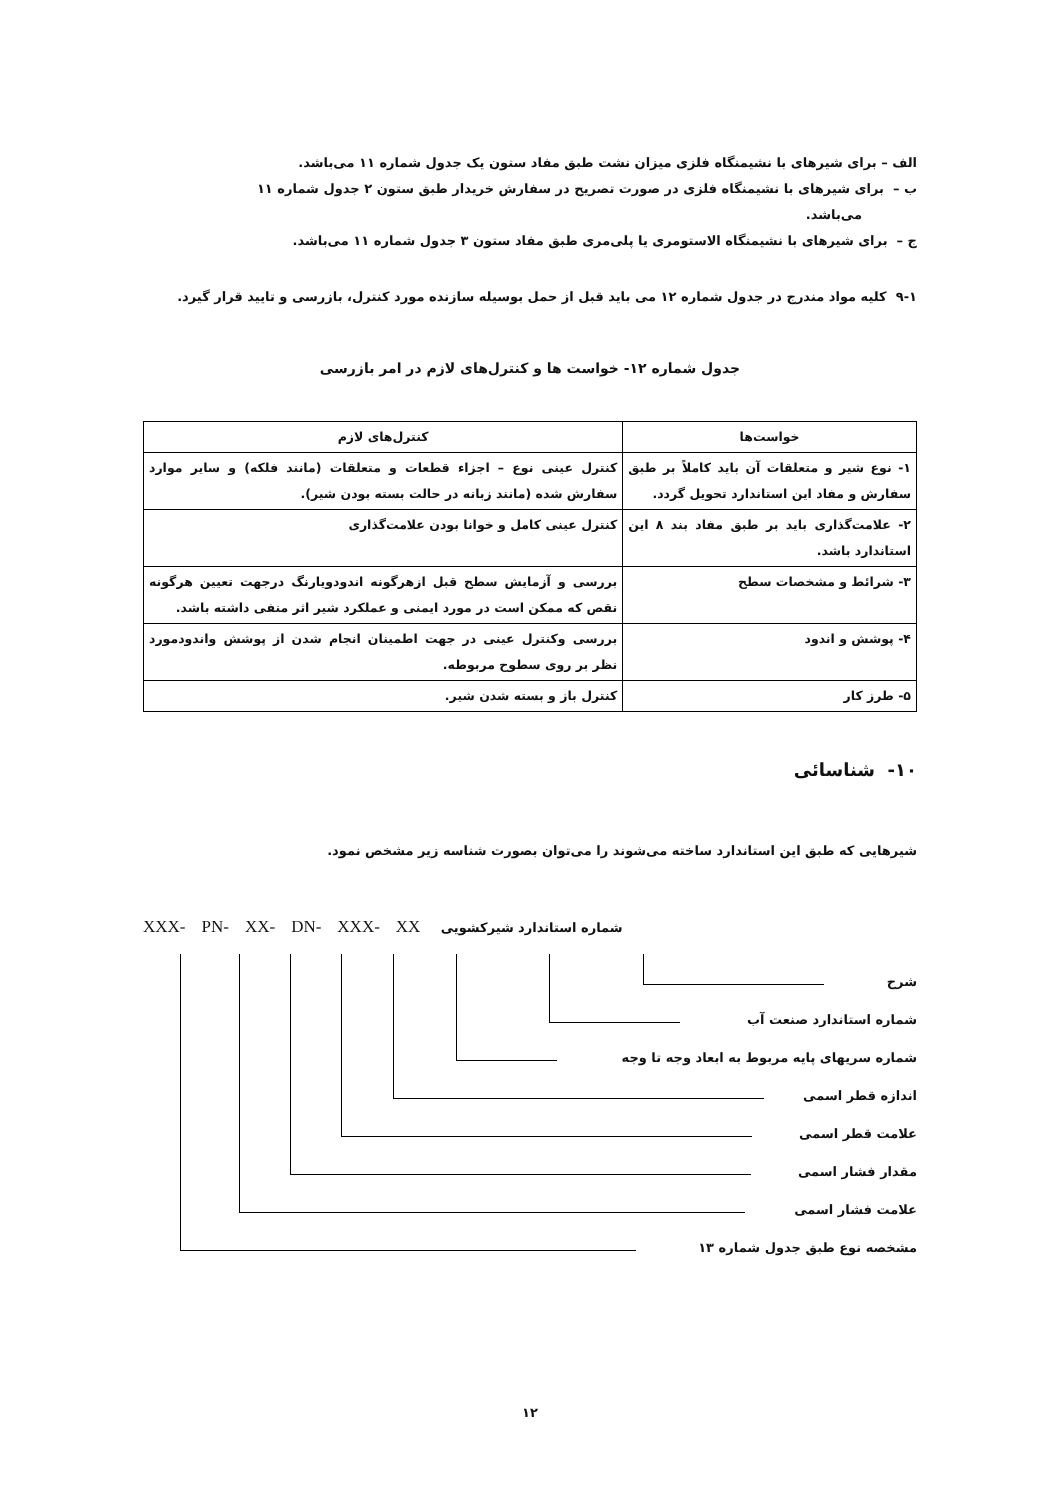الف – برای شیرهای با نشیمنگاه فلزی میزان نشت طبق مفاد ستون یک جدول شماره ۱۱ می‌باشد.
ب – برای شیرهای با نشیمنگاه فلزی در صورت تصریح در سفارش خریدار طبق ستون ۲ جدول شماره ۱۱ می‌باشد.
ج – برای شیرهای با نشیمنگاه الاستومری یا پلی‌مری طبق مفاد ستون ۳ جدول شماره ۱۱ می‌باشد.
۹-۱ کلیه مواد مندرج در جدول شماره ۱۲ می باید قبل از حمل بوسیله سازنده مورد کنترل، بازرسی و تایید قرار گیرد.
جدول شماره ۱۲- خواست ها و کنترل‌های لازم در امر بازرسی
| خواست‌ها | کنترل‌های لازم |
| --- | --- |
| ۱- نوع شیر و متعلقات آن باید کاملاً بر طبق سفارش و مفاد این استاندارد تحویل گردد. | کنترل عینی نوع – اجزاء قطعات و متعلقات (مانند فلکه) و سایر موارد سفارش شده (مانند زبانه در حالت بسته بودن شیر). |
| ۲- علامت‌گذاری باید بر طبق مفاد بند ۸ این استاندارد باشد. | کنترل عینی کامل و خوانا بودن علامت‌گذاری |
| ۳- شرائط و مشخصات سطح | بررسی و آزمایش سطح قبل ازهرگونه اندودویارنگ درجهت تعیین هرگونه نقص که ممکن است در مورد ایمنی و عملکرد شیر اثر منفی داشته باشد. |
| ۴- پوشش و اندود | بررسی وکنترل عینی در جهت اطمینان انجام شدن از پوشش واندودمورد نظر بر روی سطوح مربوطه. |
| ۵- طرز کار | کنترل باز و بسته شدن شیر. |
۱۰- شناسائی
شیرهایی که طبق این استاندارد ساخته می‌شوند را می‌توان بصورت شناسه زیر مشخص نمود.
XXX- PN- XX- DN- XXX- XX شماره استاندارد شیرکشویی
شرح
شماره استاندارد صنعت آب
شماره سریهای پایه مربوط به ابعاد وجه تا وجه
اندازه قطر اسمی
علامت قطر اسمی
مقدار فشار اسمی
علامت فشار اسمی
مشخصه نوع طبق جدول شماره ۱۳
۱۲